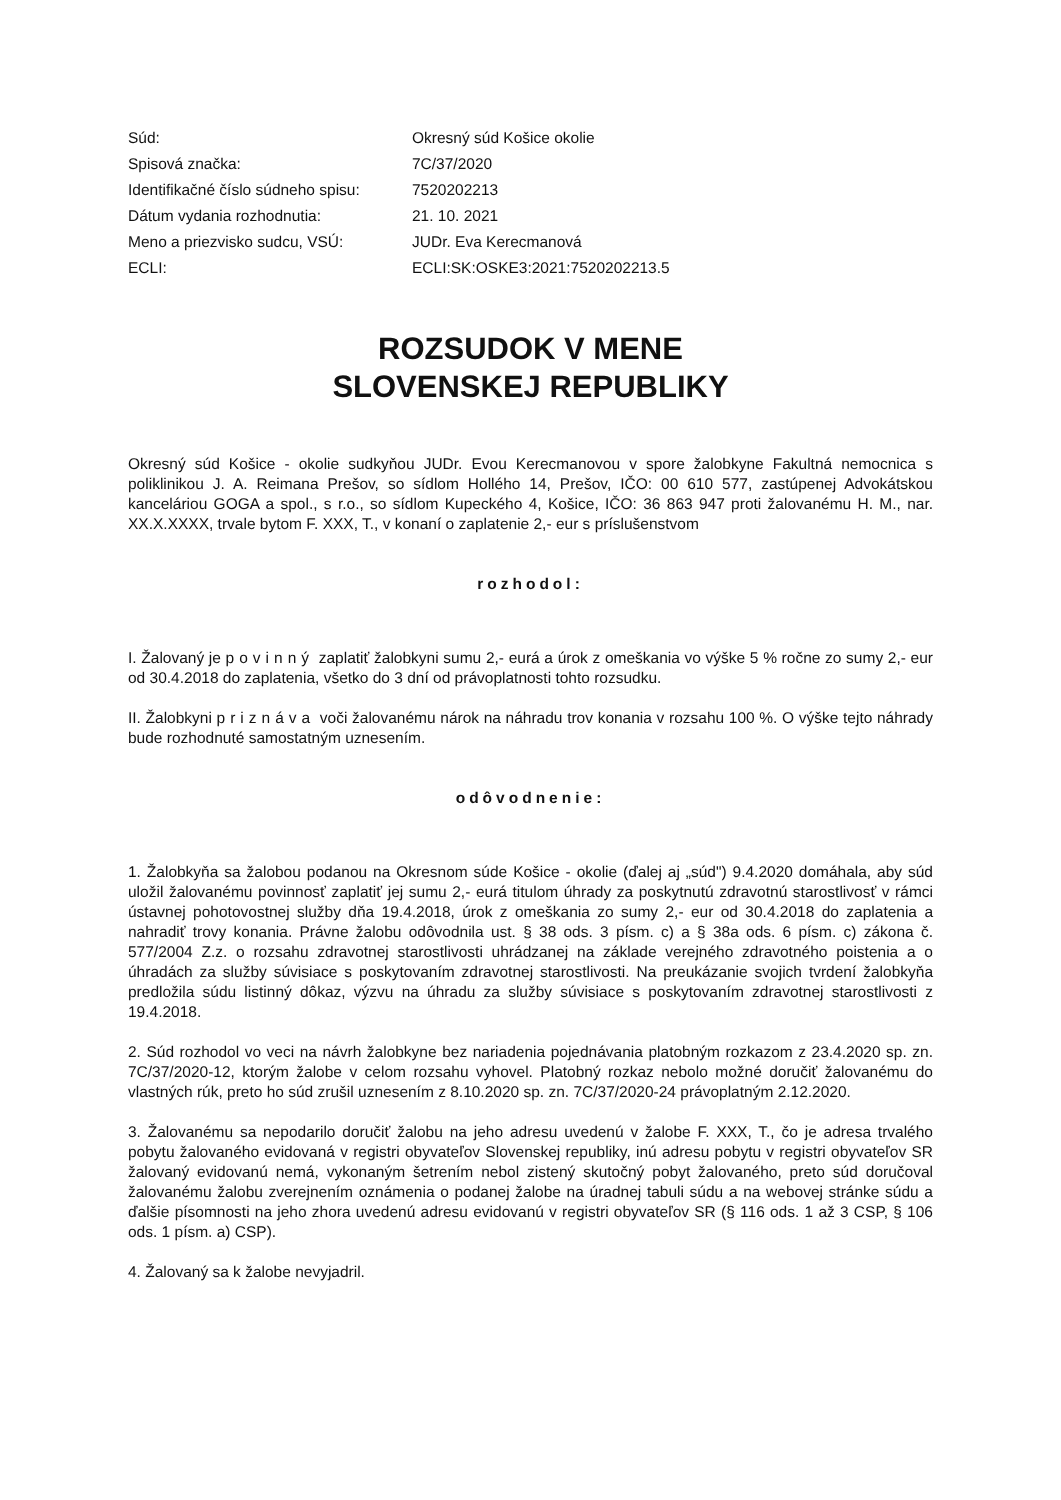| Súd: | Okresný súd Košice okolie |
| Spisová značka: | 7C/37/2020 |
| Identifikačné číslo súdneho spisu: | 7520202213 |
| Dátum vydania rozhodnutia: | 21. 10. 2021 |
| Meno a priezvisko sudcu, VSÚ: | JUDr. Eva Kerecmanová |
| ECLI: | ECLI:SK:OSKE3:2021:7520202213.5 |
ROZSUDOK V MENE
SLOVENSKEJ REPUBLIKY
Okresný súd Košice - okolie sudkyňou JUDr. Evou Kerecmanovou v spore žalobkyne Fakultná nemocnica s poliklinikou J. A. Reimana Prešov, so sídlom Hollého 14, Prešov, IČO: 00 610 577, zastúpenej Advokátskou kanceláriou GOGA a spol., s r.o., so sídlom Kupeckého 4, Košice, IČO: 36 863 947 proti žalovanému H. M., nar. XX.X.XXXX, trvale bytom F. XXX, T., v konaní o zaplatenie 2,- eur s príslušenstvom
rozhodol:
I. Žalovaný je povinný zaplatiť žalobkyni sumu 2,- eurá a úrok z omeškania vo výške 5 % ročne zo sumy 2,- eur od 30.4.2018 do zaplatenia, všetko do 3 dní od právoplatnosti tohto rozsudku.
II. Žalobkyni priznáva voči žalovanému nárok na náhradu trov konania v rozsahu 100 %. O výške tejto náhrady bude rozhodnuté samostatným uznesením.
odôvodnenie:
1. Žalobkyňa sa žalobou podanou na Okresnom súde Košice - okolie (ďalej aj „súd") 9.4.2020 domáhala, aby súd uložil žalovanému povinnosť zaplatiť jej sumu 2,- eurá titulom úhrady za poskytnutú zdravotnú starostlivosť v rámci ústavnej pohotovostnej služby dňa 19.4.2018, úrok z omeškania zo sumy 2,- eur od 30.4.2018 do zaplatenia a nahradiť trovy konania. Právne žalobu odôvodnila ust. § 38 ods. 3 písm. c) a § 38a ods. 6 písm. c) zákona č. 577/2004 Z.z. o rozsahu zdravotnej starostlivosti uhrádzanej na základe verejného zdravotného poistenia a o úhradách za služby súvisiace s poskytovaním zdravotnej starostlivosti. Na preukázanie svojich tvrdení žalobkyňa predložila súdu listinný dôkaz, výzvu na úhradu za služby súvisiace s poskytovaním zdravotnej starostlivosti z 19.4.2018.
2. Súd rozhodol vo veci na návrh žalobkyne bez nariadenia pojednávania platobným rozkazom z 23.4.2020 sp. zn. 7C/37/2020-12, ktorým žalobe v celom rozsahu vyhovel. Platobný rozkaz nebolo možné doručiť žalovanému do vlastných rúk, preto ho súd zrušil uznesením z 8.10.2020 sp. zn. 7C/37/2020-24 právoplatným 2.12.2020.
3. Žalovanému sa nepodarilo doručiť žalobu na jeho adresu uvedenú v žalobe F. XXX, T., čo je adresa trvalého pobytu žalovaného evidovaná v registri obyvateľov Slovenskej republiky, inú adresu pobytu v registri obyvateľov SR žalovaný evidovanú nemá, vykonaným šetrením nebol zistený skutočný pobyt žalovaného, preto súd doručoval žalovanému žalobu zverejnením oznámenia o podanej žalobe na úradnej tabuli súdu a na webovej stránke súdu a ďalšie písomnosti na jeho zhora uvedenú adresu evidovanú v registri obyvateľov SR (§ 116 ods. 1 až 3 CSP, § 106 ods. 1 písm. a) CSP).
4. Žalovaný sa k žalobe nevyjadril.